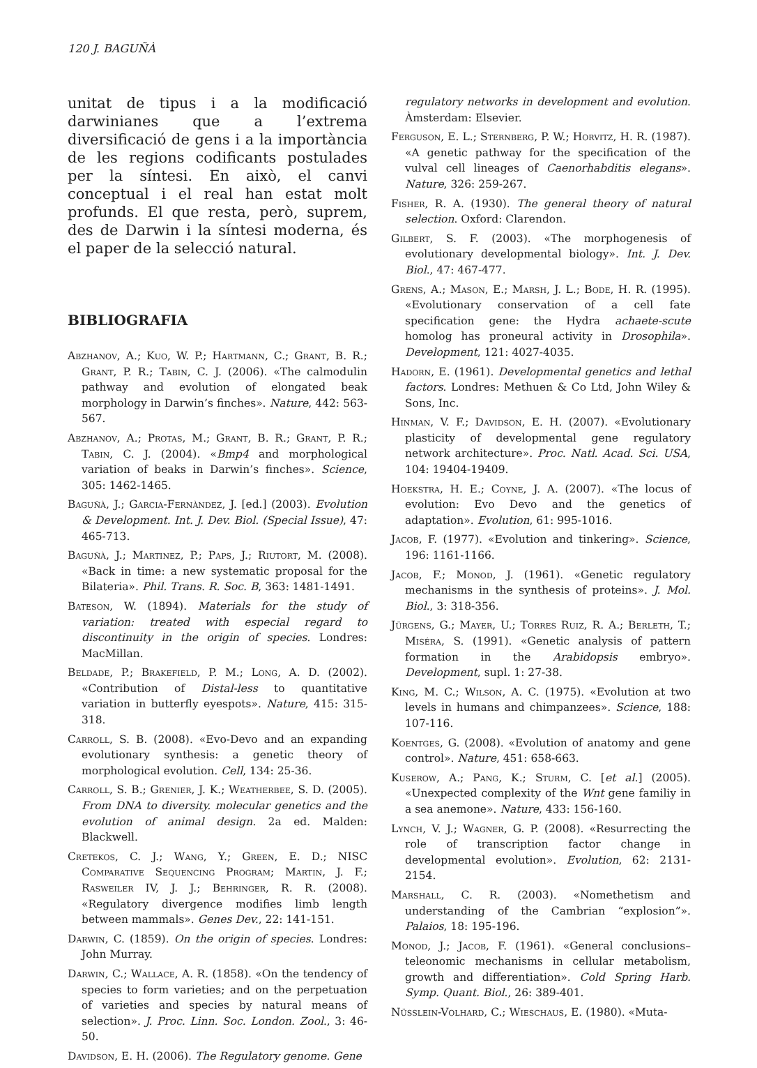120 J. BAGUÑÀ
unitat de tipus i a la modificació darwinianes que a l’extrema diversificació de gens i a la importància de les regions codificants postulades per la síntesi. En això, el canvi conceptual i el real han estat molt profunds. El que resta, però, suprem, des de Darwin i la síntesi moderna, és el paper de la selecció natural.
BIBLIOGRAFIA
Abzhanov, A.; Kuo, W. P.; Hartmann, C.; Grant, B. R.; Grant, P. R.; Tabin, C. J. (2006). «The calmodulin pathway and evolution of elongated beak morphology in Darwin’s finches». Nature, 442: 563-567.
Abzhanov, A.; Protas, M.; Grant, B. R.; Grant, P. R.; Tabin, C. J. (2004). «Bmp4 and morphological variation of beaks in Darwin’s finches». Science, 305: 1462-1465.
Baguñà, J.; Garcia-Fernàndez, J. [ed.] (2003). Evolution & Development. Int. J. Dev. Biol. (Special Issue), 47: 465-713.
Baguñà, J.; Martinez, P.; Paps, J.; Riutort, M. (2008). «Back in time: a new systematic proposal for the Bilateria». Phil. Trans. R. Soc. B, 363: 1481-1491.
Bateson, W. (1894). Materials for the study of variation: treated with especial regard to discontinuity in the origin of species. Londres: MacMillan.
Beldade, P.; Brakefield, P. M.; Long, A. D. (2002). «Contribution of Distal-less to quantitative variation in butterfly eyespots». Nature, 415: 315-318.
Carroll, S. B. (2008). «Evo-Devo and an expanding evolutionary synthesis: a genetic theory of morphological evolution. Cell, 134: 25-36.
Carroll, S. B.; Grenier, J. K.; Weatherbee, S. D. (2005). From DNA to diversity. molecular genetics and the evolution of animal design. 2a ed. Malden: Blackwell.
Cretekos, C. J.; Wang, Y.; Green, E. D.; NISC Comparative Sequencing Program; Martin, J. F.; Rasweiler IV, J. J.; Behringer, R. R. (2008). «Regulatory divergence modifies limb length between mammals». Genes Dev., 22: 141-151.
Darwin, C. (1859). On the origin of species. Londres: John Murray.
Darwin, C.; Wallace, A. R. (1858). «On the tendency of species to form varieties; and on the perpetuation of varieties and species by natural means of selection». J. Proc. Linn. Soc. London. Zool., 3: 46-50.
Davidson, E. H. (2006). The Regulatory genome. Gene
regulatory networks in development and evolution. Àmsterdam: Elsevier.
Ferguson, E. L.; Sternberg, P. W.; Horvitz, H. R. (1987). «A genetic pathway for the specification of the vulval cell lineages of Caenorhabditis elegans». Nature, 326: 259-267.
Fisher, R. A. (1930). The general theory of natural selection. Oxford: Clarendon.
Gilbert, S. F. (2003). «The morphogenesis of evolutionary developmental biology». Int. J. Dev. Biol., 47: 467-477.
Grens, A.; Mason, E.; Marsh, J. L.; Bode, H. R. (1995). «Evolutionary conservation of a cell fate specification gene: the Hydra achaete-scute homolog has proneural activity in Drosophila». Development, 121: 4027-4035.
Hadorn, E. (1961). Developmental genetics and lethal factors. Londres: Methuen & Co Ltd, John Wiley & Sons, Inc.
Hinman, V. F.; Davidson, E. H. (2007). «Evolutionary plasticity of developmental gene regulatory network architecture». Proc. Natl. Acad. Sci. USA, 104: 19404-19409.
Hoekstra, H. E.; Coyne, J. A. (2007). «The locus of evolution: Evo Devo and the genetics of adaptation». Evolution, 61: 995-1016.
Jacob, F. (1977). «Evolution and tinkering». Science, 196: 1161-1166.
Jacob, F.; Monod, J. (1961). «Genetic regulatory mechanisms in the synthesis of proteins». J. Mol. Biol., 3: 318-356.
Jürgens, G.; Mayer, U.; Torres Ruiz, R. A.; Berleth, T.; Miséra, S. (1991). «Genetic analysis of pattern formation in the Arabidopsis embryo». Development, supl. 1: 27-38.
King, M. C.; Wilson, A. C. (1975). «Evolution at two levels in humans and chimpanzees». Science, 188: 107-116.
Koentges, G. (2008). «Evolution of anatomy and gene control». Nature, 451: 658-663.
Kuserow, A.; Pang, K.; Sturm, C. [et al.] (2005). «Unexpected complexity of the Wnt gene familiy in a sea anemone». Nature, 433: 156-160.
Lynch, V. J.; Wagner, G. P. (2008). «Resurrecting the role of transcription factor change in developmental evolution». Evolution, 62: 2131-2154.
Marshall, C. R. (2003). «Nomethetism and understanding of the Cambrian “explosion”». Palaios, 18: 195-196.
Monod, J.; Jacob, F. (1961). «General conclusions–teleonomic mechanisms in cellular metabolism, growth and differentiation». Cold Spring Harb. Symp. Quant. Biol., 26: 389-401.
Nüsslein-Volhard, C.; Wieschaus, E. (1980). «Muta-